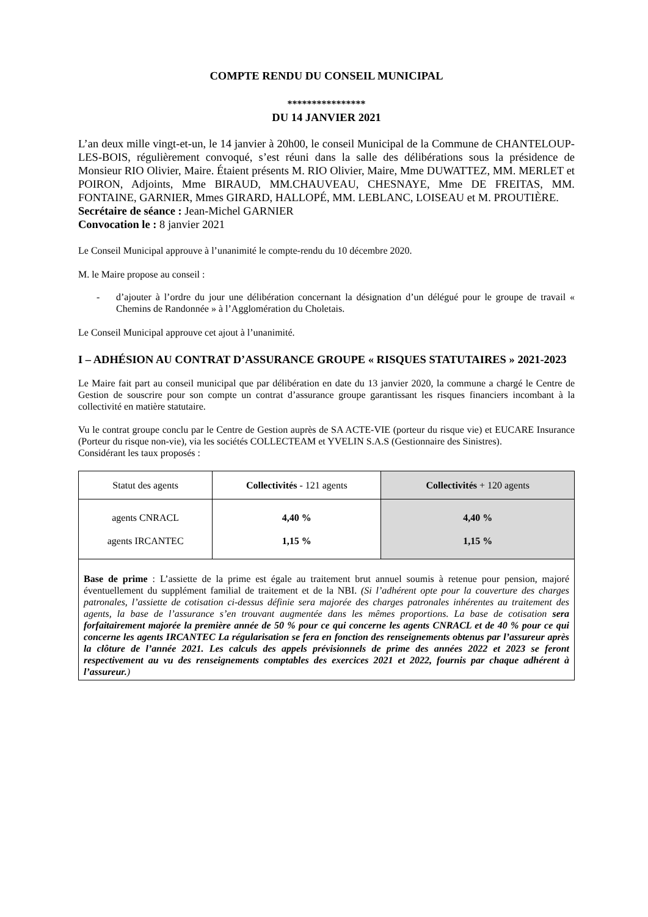COMPTE RENDU DU CONSEIL MUNICIPAL
****************
DU 14 JANVIER 2021
L’an deux mille vingt-et-un, le 14 janvier à 20h00, le conseil Municipal de la Commune de CHANTELOUP-LES-BOIS, régulièrement convoqué, s’est réuni dans la salle des délibérations sous la présidence de Monsieur RIO Olivier, Maire. Étaient présents M. RIO Olivier, Maire, Mme DUWATTEZ, MM. MERLET et POIRON, Adjoints, Mme BIRAUD, MM.CHAUVEAU, CHESNAYE, Mme DE FREITAS, MM. FONTAINE, GARNIER, Mmes GIRARD, HALLOPÉ, MM. LEBLANC, LOISEAU et M. PROUTIÈRE.
Secrétaire de séance : Jean-Michel GARNIER
Convocation le : 8 janvier 2021
Le Conseil Municipal approuve à l’unanimité le compte-rendu du 10 décembre 2020.
M. le Maire propose au conseil :
- d’ajouter à l’ordre du jour une délibération concernant la désignation d’un délégué pour le groupe de travail « Chemins de Randonnée » à l’Agglomération du Choletais.
Le Conseil Municipal approuve cet ajout à l’unanimité.
I – ADHÉSION AU CONTRAT D’ASSURANCE GROUPE « RISQUES STATUTAIRES » 2021-2023
Le Maire fait part au conseil municipal que par délibération en date du 13 janvier 2020, la commune a chargé le Centre de Gestion de souscrire pour son compte un contrat d’assurance groupe garantissant les risques financiers incombant à la collectivité en matière statutaire.
Vu le contrat groupe conclu par le Centre de Gestion auprès de SA ACTE-VIE (porteur du risque vie) et EUCARE Insurance (Porteur du risque non-vie), via les sociétés COLLECTEAM et YVELIN S.A.S (Gestionnaire des Sinistres).
Considérant les taux proposés :
| Statut des agents | Collectivités - 121 agents | Collectivités + 120 agents |
| agents CNRACL agents IRCANTEC | 4,40 % 1,15 % | 4,40 % 1,15 % |
| Base de prime : L’assiette de la prime est égale au traitement brut annuel soumis à retenue pour pension, majoré éventuellement du supplément familial de traitement et de la NBI. (Si l’adhérent opte pour la couverture des charges patronales, l’assiette de cotisation ci-dessus définie sera majorée des charges patronales inhérentes au traitement des agents, la base de l’assurance s’en trouvant augmentée dans les mêmes proportions. La base de cotisation sera forfaitairement majorée la première année de 50 % pour ce qui concerne les agents CNRACL et de 40 % pour ce qui concerne les agents IRCANTEC La régularisation se fera en fonction des renseignements obtenus par l’assureur après la clôture de l’année 2021. Les calculs des appels prévisionnels de prime des années 2022 et 2023 se feront respectivement au vu des renseignements comptables des exercices 2021 et 2022, fournis par chaque adhérent à l’assureur. ) | | |